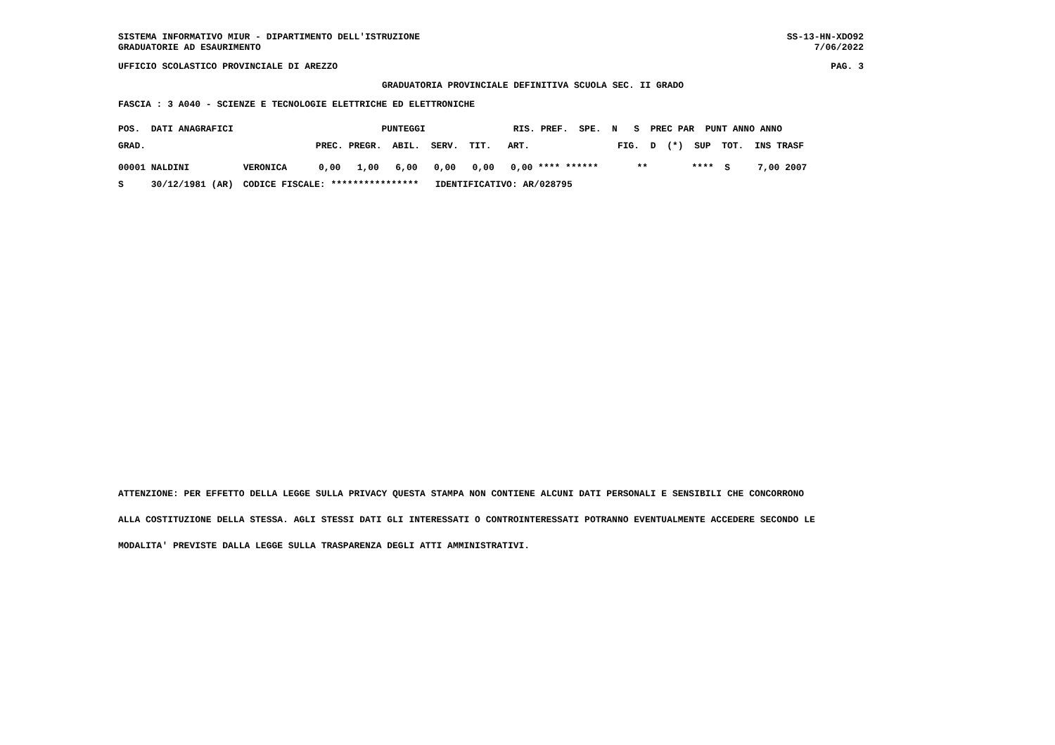SISTEMA INFORMATIVO MIUR - DIPARTIMENTO DELL'ISTRUZIONE
GRADUATORIE AD ESAURIMENTO
SS-13-HN-XDO92
7/06/2022
UFFICIO SCOLASTICO PROVINCIALE DI AREZZO PAG. 3
GRADUATORIA PROVINCIALE DEFINITIVA SCUOLA SEC. II GRADO
FASCIA : 3 A040 - SCIENZE E TECNOLOGIE ELETTRICHE ED ELETTRONICHE
POS.  DATI ANAGRAFICI                           PUNTEGGI                RIS. PREF.  SPE.  N   S  PREC PAR  PUNT ANNO ANNO
GRAD.                               PREC. PREGR.  ABIL.  SERV.  TIT.   ART.                FIG.  D  (*)  SUP  TOT.  INS TRASF
| 00001 NALDINI | VERONICA | 0,00 1,00 6,00 0,00 0,00 0,00 **** ****** ** **** S 7,00 2007 |
| S 30/12/1981 (AR) | CODICE FISCALE: **************** IDENTIFICATIVO: AR/028795 | |
ATTENZIONE: PER EFFETTO DELLA LEGGE SULLA PRIVACY QUESTA STAMPA NON CONTIENE ALCUNI DATI PERSONALI E SENSIBILI CHE CONCORRONO
ALLA COSTITUZIONE DELLA STESSA. AGLI STESSI DATI GLI INTERESSATI O CONTROINTERESSATI POTRANNO EVENTUALMENTE ACCEDERE SECONDO LE
MODALITA' PREVISTE DALLA LEGGE SULLA TRASPARENZA DEGLI ATTI AMMINISTRATIVI.